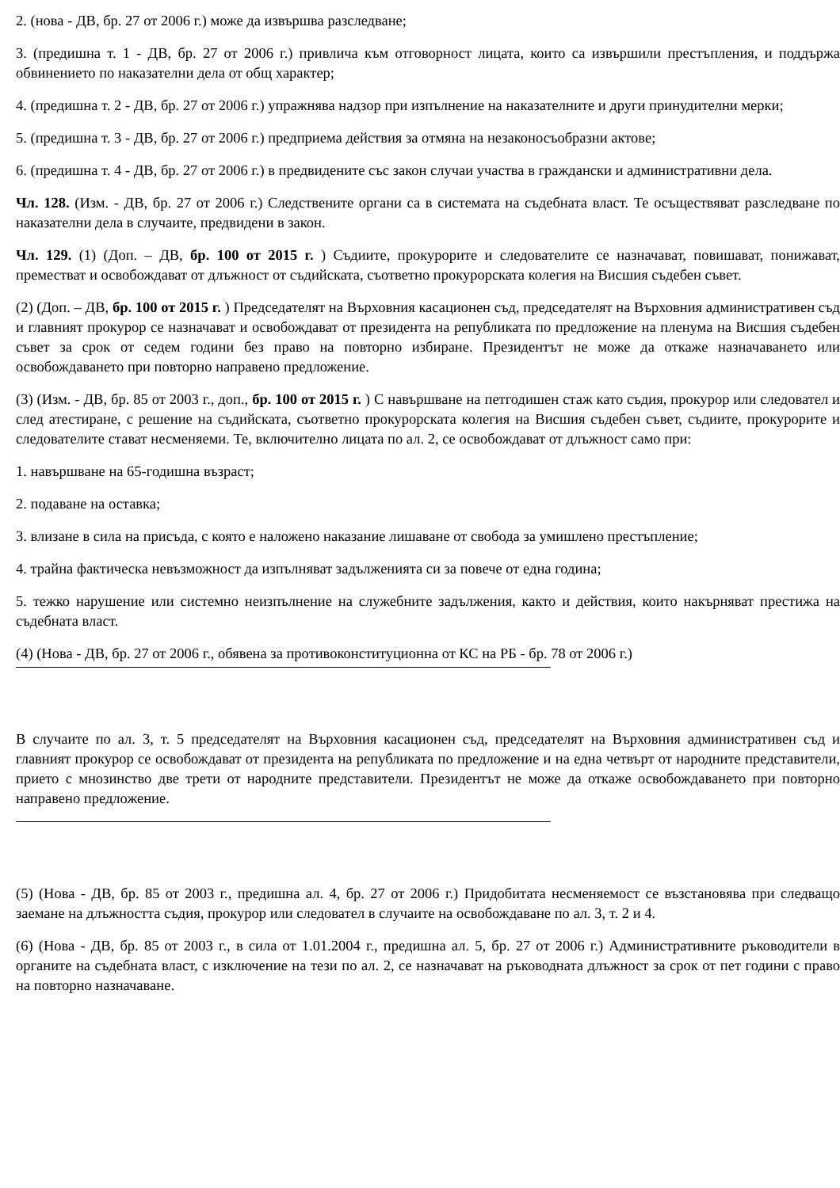2. (нова - ДВ, бр. 27 от 2006 г.) може да извършва разследване;
3. (предишна т. 1 - ДВ, бр. 27 от 2006 г.) привлича към отговорност лицата, които са извършили престъпления, и поддържа обвинението по наказателни дела от общ характер;
4. (предишна т. 2 - ДВ, бр. 27 от 2006 г.) упражнява надзор при изпълнение на наказателните и други принудителни мерки;
5. (предишна т. 3 - ДВ, бр. 27 от 2006 г.) предприема действия за отмяна на незаконосъобразни актове;
6. (предишна т. 4 - ДВ, бр. 27 от 2006 г.) в предвидените със закон случаи участва в граждански и административни дела.
Чл. 128. (Изм. - ДВ, бр. 27 от 2006 г.) Следствените органи са в системата на съдебната власт. Те осъществяват разследване по наказателни дела в случаите, предвидени в закон.
Чл. 129. (1) (Доп. – ДВ, бр. 100 от 2015 г. ) Съдиите, прокурорите и следователите се назначават, повишават, понижават, преместват и освобождават от длъжност от съдийската, съответно прокурорската колегия на Висшия съдебен съвет.
(2) (Доп. – ДВ, бр. 100 от 2015 г. ) Председателят на Върховния касационен съд, председателят на Върховния административен съд и главният прокурор се назначават и освобождават от президента на републиката по предложение на пленума на Висшия съдебен съвет за срок от седем години без право на повторно избиране. Президентът не може да откаже назначаването или освобождаването при повторно направено предложение.
(3) (Изм. - ДВ, бр. 85 от 2003 г., доп., бр. 100 от 2015 г. ) С навършване на петгодишен стаж като съдия, прокурор или следовател и след атестиране, с решение на съдийската, съответно прокурорската колегия на Висшия съдебен съвет, съдиите, прокурорите и следователите стават несменяеми. Те, включително лицата по ал. 2, се освобождават от длъжност само при:
1. навършване на 65-годишна възраст;
2. подаване на оставка;
3. влизане в сила на присъда, с която е наложено наказание лишаване от свобода за умишлено престъпление;
4. трайна фактическа невъзможност да изпълняват задълженията си за повече от една година;
5. тежко нарушение или системно неизпълнение на служебните задължения, както и действия, които накърняват престижа на съдебната власт.
(4) (Нова - ДВ, бр. 27 от 2006 г., обявена за противоконституционна от КС на РБ - бр. 78 от 2006 г.)
В случаите по ал. 3, т. 5 председателят на Върховния касационен съд, председателят на Върховния административен съд и главният прокурор се освобождават от президента на републиката по предложение и на една четвърт от народните представители, прието с мнозинство две трети от народните представители. Президентът не може да откаже освобождаването при повторно направено предложение.
(5) (Нова - ДВ, бр. 85 от 2003 г., предишна ал. 4, бр. 27 от 2006 г.) Придобитата несменяемост се възстановява при следващо заемане на длъжността съдия, прокурор или следовател в случаите на освобождаване по ал. 3, т. 2 и 4.
(6) (Нова - ДВ, бр. 85 от 2003 г., в сила от 1.01.2004 г., предишна ал. 5, бр. 27 от 2006 г.) Административните ръководители в органите на съдебната власт, с изключение на тези по ал. 2, се назначават на ръководната длъжност за срок от пет години с право на повторно назначаване.